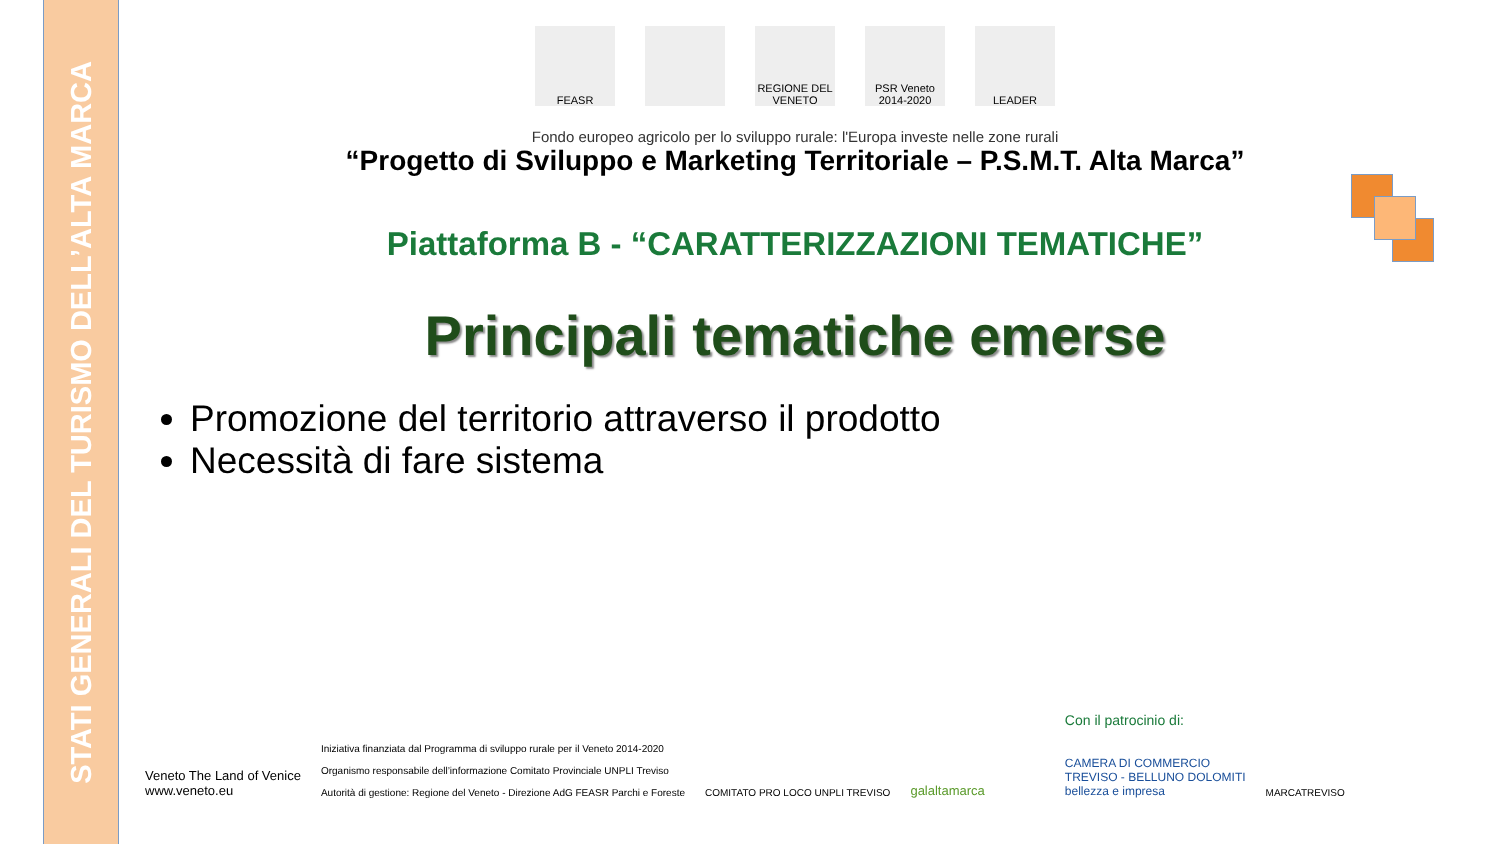STATI GENERALI DEL TURISMO DELL’ALTA MARCA
FEASR REGIONE DEL VENETO
PSR Veneto 2014-2020
LEADER
Fondo europeo agricolo per lo sviluppo rurale: l'Europa investe nelle zone rurali
“Progetto di Sviluppo e Marketing Territoriale – P.S.M.T. Alta Marca”
Piattaforma B - “CARATTERIZZAZIONI TEMATICHE”
Principali tematiche emerse
Promozione del territorio attraverso il prodotto
Necessità di fare sistema
Veneto The Land of Venice
www.veneto.eu
Iniziativa finanziata dal Programma di sviluppo rurale per il Veneto 2014-2020
Organismo responsabile dell’informazione Comitato Provinciale UNPLI Treviso
Autorità di gestione: Regione del Veneto - Direzione AdG FEASR Parchi e Foreste
COMITATO PRO LOCO UNPLI TREVISO
galaltamarca
Con il patrocinio di:
CAMERA DI COMMERCIO
TREVISO - BELLUNO DOLOMITI
bellezza e impresa
MARCATREVISO